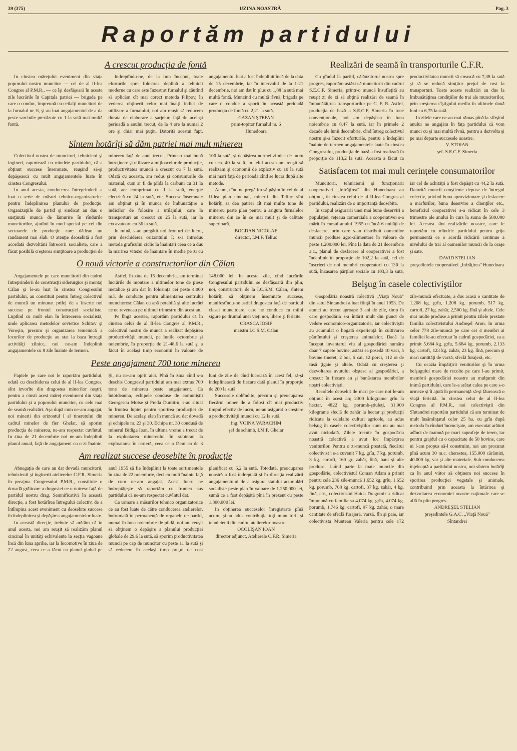39 (375) UZINA NOASTRĂ Pag. 3
Raportăm partidului
A crescut producția de fontă
In cinstea măreţului eveniment din viaţa poporului nostru muncitor — cel de al II-lea Congres al P.M.R., — ce îşi desfăşoară în aceste zile lucrările în Capitala patriei — brigada pe care o conduc, împreună cu ceilalţi muncitori de la furnalul nr. 6, şi-au luat angajamentul de a da peste sarcinile prevăzute cu 1 la sută mai multă fontă.
Indreptîndu-ne, de la bun început, toate eforturile spre folosirea deplină a tehnicii moderne cu care este înzestrat furnalul şi căutînd să aplicăm cît mai corect metoda Filipov, în vederea obţinerii celor mai înalţi indici de utilizare a furnalului, noi am reuşit să reducem durata de elaborare a şarjelor, faţă de aceiaşi perioadă a anului trecut, de la 4 ore la numai 2 ore şi chiar mai puţin. Datorită acestui fapt, angajamentul luat a fost îndeplinit încă de la data de 15 decembrie, iar în intervalul de la 1-21 decembrie, noi am dat în plus cu 1,88 la sută mai multă fontă. Muncind cu multă rîvnă, brigada pe care o conduc a sporit în această perioadă producţia de fontă cu 2,21 la sută.
CAZAN ŞTEFAN
prim-topitor furnalul nr. 6
Hunedoara
Sîntem hotărîţi să dăm patriei mai mult minereu
Colectivul nostru de muncitori, tehnicieni şi ingineri, raportează cu mîndrie partidului, că a obţinut succese însemnate, reuşind să-şi depăşească cu mult angajamentele luate în cinstea Congresului.
In anul acesta, conducerea întreprinderii a luat o serie de măsuri tehnico-organizatorice pentru îndeplinirea planului de producţie. Organizaţiile de partid şi sindicat au dus o susţinută muncă de lămurire în rîndurile muncitorilor, ajutînd în mod special pe cei din sectoarele de producţie care dădeau un randament mai slab. O atenţie deosebită a fost acordată dezvoltării întrecerii socialiste, care a făcut posibilă creşterea simţitoare a producţiei de minereu faţă de anul trecut. Printr-o mai bună întreţinere şi utilizare a mijloacelor de producţie, productivitatea muncii a crescut cu 7 la sută. Odată cu aceasta, am redus şi consumurile de material, cum ar fi de pildă la cărbuni cu 31 la sută, aer comprimat cu 1 la sută, energie electrică cu 24 la sută, etc. Succese însemnate am obţinut şi în munca de îmbunătăţire a indicilor de folosire a utilajului, care la transporturi au crescut cu 25 la sută, iar la excavatoare cu 36 la sută.
In mină, s-au pregătit noi fronturi de lucru, prin deschiderea orizontului I; s-a introdus metoda graficului ciclic la înaintări ceea ce a dus la mărirea vitezei de înaintare în medie pe zi cu 100 la sută, şi depăşirea normei zilnice de lucru cu cca. 40 la sută. In felul acesta am reuşit să realizăm şi economii de exploziv cu 10 la sută mai mari faţă de perioada cînd se lucra după alte metode.
Acum, cînd ne pregătim să păşim în cel de al II-lea plan cincinal, minerii din Teliuc sînt hotărîţi să dea patriei cît mai multe tone de minereu peste plan pentru a asigura furnalelor minereu din ce în ce mai mult şi de calitate superioară.
BOGDAN NICOLAE
director, I.M.F. Teliuc
O nouă victorie a constructorilor din Călan
Angajamentele pe care muncitorii din cadrul Intreprinderii de construcţii siderurgice şi montaj Călan şi le-au luat în cinstea Congresului partidului, au constituit pentru întreg colectivul de muncă un minunat prilej de a înscrie noi succese pe frontul construcţiei socialiste. Luptînd cu mult elan în întrecerea socialistă, unde aplicarea metodelor sovietice Schitov şi Voroşin, precum şi organizarea temeinică a locurilor de producţie au stat la baza întregii activităţi zilnice, noi ne-am îndeplinit angajamentele cu 8 zile înainte de termen.
Astfel, în ziua de 15 decembrie, am terminat lucrările de montare a ultimelor tone de piese metalice şi am dat în folosinţă cei peste 4.000 m.l. de conducte pentru alimentarea centrului muncitoresc Călan cu apă potabilă şi alte lucrări ce ne reveneau pe ultimul trimestru din acest an.
Pe lîngă acestea, raportăm partidului că în cinstea celui de al II-lea Congres al P.M.R., colectivul nostru de muncă a realizat depăşirea productivităţii muncii, pe lunile octombrie şi noiembrie, în proporţie de 21-48,6 la sută şi a făcut în acelaşi timp economii în valoare de 148.000 lei. In aceste zile, cînd lucrările Congresului partidului se desfăşoară din plin, noi, constructorii de la I.C.S.M. Călan, sîntem hotărîţi să obţinem însemnate succese, manifestîndu-ne astfel dragostea faţă de partidul clasei muncitoare, care ne conduce cu mîini sigure pe drumul unei vieţi noi, libere şi fericite.
CRASCA IOSIF
maistru I.C.S.M. Călan
Peste angajament 700 tone minereu
Faptele pe care noi le raportăm partidului, odată cu deschiderea celui de al II-lea Congres, sînt izvorîte din dragostea minerilor noştri, pentru a cinsti acest măreţ eveniment din viaţa partidului şi a poporului muncitor, cu cele mai de seamă realizări. Aşa după cum ne-am angajat, noi minerii din orizontul I al tineretului din cadrul minelor de fier Ghelar, să sporim producţia de minereu, ne-am respectat cuvîntul. In ziua de 21 decembrie noi ne-am îndeplinit planul anual, faţă de angajament cu o zi înainte. Şi, nu ne-am oprit aici. Pînă în ziua cînd s-a deschis Congresul partidului am mai extras 700 tone de minereu peste angajament. Ca întotdeauna, echipele conduse de comuniştii Georgescu Moise şi Preda Dumitru, s-au situat în fruntea luptei pentru sporirea producţiei de minereu. De acelaşi elan în muncă au dat dovadă şi echipele nr. 23 şi 30. Echipa nr. 30 condusă de minerul Bidiga Ioan, în ultima vreme a trecut de la exploatarea minereului în subteran la exploatarea în carieră, ceea ce a făcut ca de 3 luni de zile de cînd lucrează în acest fel, să-şi îndeplinească de fiecare dată planul în proporţie de 200 la sută.
Succesele dobîndite, precum şi preocuparea fiecărui miner de a folosi cît mai productiv timpul efectiv de lucru, ne-au asigurat o creştere a productivităţii muncii cu 12 la sută.
Ing. VOINA VARACHIM
şef de schimb, I.M.F. Ghelar
Am realizat succese deosebite în producție
Abnegaţia de care au dat dovadă muncitorii, tehnicienii şi inginerii atelierelor C.F.R. Simeria în preajma Congresului P.M.R., constituie o dovadă grăitoare a dragostei ce o nutresc faţă de partidul nostru drag. Semnificativă în această direcţie, a fost hotărîrea întregului colectiv, de a întîmpina acest eveniment cu deosebite succese în îndeplinirea şi depăşirea angajamentelor luate.
In această direcţie, trebuie să arătăm că în anul acesta, noi am reuşit să realizăm planul cincinal în unităţi echivalente la secţia vagoane încă din luna aprilie, iar la locomotive în ziua de 22 august, ceea ce a făcut ca planul global pe anul 1955 să fie îndeplinit la toate sortimentele în ziua de 22 noiembrie, deci cu mult înainte faţă de cum ne-am angajat. Acest lucru ne îndreptăţeşte să raportăm cu fruntea sus partidului că ne-am respectat cuvîntul dat.
Ca urmare a măsurilor tehnico organizatorice ce au fost luate de către conducerea atelierelor, îndrumată în permanenţă de organele de partid, numai în luna noiembrie de pildă, noi am reuşit să obţinem o depăşire a planului producţiei globale de 29,6 la sută, să sporim productivitatea muncii pe cap de muncitor cu peste 11 la sută şi să reducem în acelaşi timp preţul de cost planificat cu 6,2 la sută. Totodată, preocuparea noastră a fost îndreptată şi în direcţia realizării angajamentului de a asigura statului acumulări socialiste peste plan în valoare de 1.250.000 lei, sumă ce a fost depăşită pînă în prezent cu peste 1.300.000 lei.
In obţinerea succeselor înregistrate pînă acum, şi-au adus contribuţia toţi muncitorii şi tehnicienii din cadrul atelierelor noastre.
OCOLIŞAN IOAN
director adjunct, Atelierele C.F.R. Simeria
Realizări de seamă în transporturile C.F.R.
Cu gîndul la partid, călăuzitorul nostru spre progres, raportăm astăzi că muncitorii din cadrul S.E.C.F. Simeria, printr-o muncă însufleţită au reuşit zi de zi să obţină realizări de seamă în îmbunătăţirea transporturilor pe C. F. R. Astfel, producţia de bază a S.E.C.F. Simeria în tone convenţionale, noi am depăşit-o în luna noiembrie cu 8,47 la sută, iar în primele 2 decade ale lunii decembrie, cînd întreg colectivul nostru şi-a înzecit eforturile, pentru a îndeplini înainte de termen angajamentele luate în cinstea Congresului, producţia de bază a fost realizată în proporţie de 113,2 la sută. Aceasta a făcut ca productivitatea muncii să crească cu 7,38 la sută şi să se reducă simţitor preţul de cost la transporturi. Toate aceste realizări au dus la îmbunătăţirea condiţiilor de trai ale muncitorilor, prin creşterea cîştigului mediu în ultimele două luni cu 6,75 la sută.
In zilele care ne-au mai rămas pînă la sfîrşitul anului ne angajăm în faţa partidului că vom munci cu şi mai multă rîvnă, pentru a dezvolta şi pe mai departe succesele noastre.
V. STOIAN
şef. S.E.C.F. Simeria
Satisfacem tot mai mult cerințele consumatorilor
Muncitorii, tehnicienii şi funcţionarii cooperativei „Infrăţirea" din Hunedoara au obţinut, în cinstea celui de al II-lea Congres al partidului, realizări de o importanţă deosebită.
In scopul asigurării unei mai bune deserviri a populaţiei, reţeaua comercială a cooperativei s-a mărit în cursul anului 1955 cu încă 6 unităţi de desfacere, prin care s-au distribuit oamenilor muncii produse agro-alimentare în valoare de peste 1.200.000 lei. Pînă la data de 21 decembrie a.c., planul de desfacere al cooperativei a fost îndeplinit în proporţie de 102,2 la sută, cel de înscrieri de noi membri cooperatori cu 130 la sută, încasarea părţilor sociale cu 103,3 la sută, iar cel de achiziţii a fost depăşit cu 44,2 la sută. Datorită muncii conştiente depuse de întregul colectiv, privind buna aprovizionare şi desfacere a mărfurilor, buna deservire a clienţilor etc., beneficiul cooperativei s-a ridicat în cele 3 trimestre ale anului în curs la suma de 580.000 lei. Acestea sînt realizările noastre, care le raportăm cu mîndrie partidului pentru grija permanentă ce o acordă ridicării continue a nivelului de trai al oamenilor muncii de la oraşe şi sate.
DAVID STELIAN
preşedintele cooperativei „Infrăţirea" Hunedoara
Belşug în casele colectiviştilor
Gospodăria noastră colectivă „Viaţă Nouă" din satul Sintandrei a luat fiinţă în anul 1953. De atunci au trecut aproape 3 ani de zile, timp în care gospodăria s-a întărit mult din punct de vedere economico-organizatoric, iar colectiviştii au acumulat o bogată experienţă în cultivarea pămîntului şi creşterea animalelor. Dacă la început inventarul viu al gospodăriei număra doar 7 capete bovine, astăzi ea posedă 10 vaci, 5 bovine tineret, 2 boi, 6 cai, 12 porci, 112 oi de rasă ţigaie şi altele. Odată cu creşterea şi dezvoltarea avutului obştesc al gospodăriei, a crescut în fiecare an şi bunăstarea membrilor noştri colectivişti.
Recoltele deosebit de mari pe care noi le-am obţinut în acest an; 2300 kilograme grîu la hectar, 4822 kg. porumb-ştiuleţi, 31.000 kilograme sfeclă de zahăr la hectar şi producţii ridicate la celelalte culturi agricole, au adus belşug în casele colectiviştilor cum nu au mai avut niciodată. Zilele trecute în gospodăria noastră colectivă a avut loc împărţirea veniturilor. Pentru o zi-muncă prestată, fiecărui colectivist i s-a cuvenit 7 kg. grîu, 7 kg. porumb, 3 kg. cartofi, 160 gr. zahăr, lînă, bani şi alte produse. Luînd parte la toate muncile din gospodărie, colectivistul Coman Adam a primit pentru cele 236 zile-muncă 1.652 kg. grîu, 1.652 kg. porumb, 708 kg. cartofi, 37 kg. zahăr, 4 kg. lînă, etc., colectivistul Haida Dragomir a ridicat împreună cu familia sa 4.074 kg. grîu, 4.074 kg. porumb, 1.746 kg. cartofi, 97 kg. zahăr, o mare cantitate de sfeclă furajeră, varză, fîn şi paie, iar colectivista Muntean Valeria pentru cele 172 zile-muncă efectuate, a dus acasă o cantitate de 1.208 kg. grîu, 1.208 kg. porumb, 517 kg. cartofi, 27 kg. zahăr, 2,500 kg. lînă şi altele. Cele mai multe produse a primit pentru zilele prestate familia colectivistului Andreşel Aron. In urma celor 778 zile-muncă pe care cei 4 membri ai familiei le-au efectuat în cadrul gospodăriei, ea a primit 5.684 kg. grîu, 5.684 kg. porumb, 2.133 kg. cartofi, 123 kg. zahăr, 23 kg. lînă, precum şi mari cantităţi de varză, sfeclă furajeră, etc.
Cu ocazia împărţirii veniturilor şi în urma belşugului mare de recolte pe care l-au primit, membrii gospodăriei noastre au mulţumit din inimă partidului, care le-a arătat calea pe care s-o urmeze şi îi ajută în permanenţă să-şi făurească o viaţă fericită. In cinstea celui de al II-lea Congres al P.M.R., noi colectiviştii din Sîntandrei raportăm partidului că am terminat de mult însămînţatul celor 25 ha. cu grîu după metoda în rînduri încrucişate, am executat arături adînci de toamnă pe mari suprafeţe de teren, iar pentru grajdul cu o capacitate de 50 bovine, care ni l-am propus să-l construim, noi am procurat pînă acum 30 m.c. cherestea, 155.000 cărămizi, 40.000 kg. var şi alte materiale. Sub conducerea înţeleaptă a partidului nostru, noi sîntem hotărîţi ca în anul viitor să obţinem noi succese în sporirea producţiei vegetale şi animale, contribuind prin aceasta la întărirea şi dezvoltarea economiei noastre naţionale care se află în plin progres.
ANDREŞEL STELIAN
preşedintele G.A.C. „Viaţă Nouă"
Sîntandrei